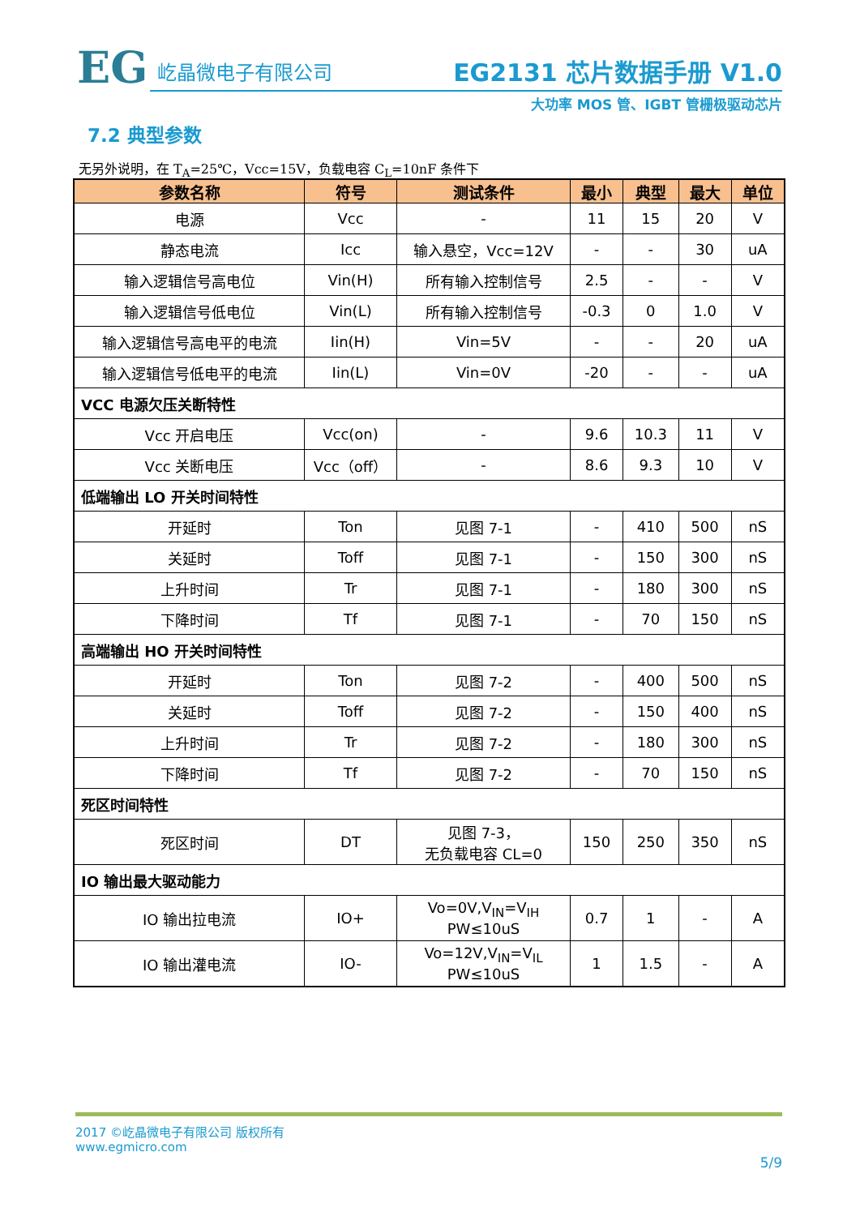EG
屹晶微电子有限公司
EG2131 芯片数据手册 V1.0
大功率 MOS 管、IGBT 管栅极驱动芯片
7.2 典型参数
无另外说明，在 T<sub>A</sub>=25℃，Vcc=15V，负载电容 C<sub>L</sub>=10nF 条件下
| 参数名称 | 符号 | 测试条件 | 最小 | 典型 | 最大 | 单位 |
| --- | --- | --- | --- | --- | --- | --- |
| 电源 | Vcc | - | 11 | 15 | 20 | V |
| 静态电流 | Icc | 输入悬空，Vcc=12V | - | - | 30 | uA |
| 输入逻辑信号高电位 | Vin(H) | 所有输入控制信号 | 2.5 | - | - | V |
| 输入逻辑信号低电位 | Vin(L) | 所有输入控制信号 | -0.3 | 0 | 1.0 | V |
| 输入逻辑信号高电平的电流 | Iin(H) | Vin=5V | - | - | 20 | uA |
| 输入逻辑信号低电平的电流 | Iin(L) | Vin=0V | -20 | - | - | uA |
| VCC 电源欠压关断特性 | | | | | | |
| Vcc 开启电压 | Vcc(on) | - | 9.6 | 10.3 | 11 | V |
| Vcc 关断电压 | Vcc（off） | - | 8.6 | 9.3 | 10 | V |
| 低端输出 LO 开关时间特性 | | | | | | |
| 开延时 | Ton | 见图 7-1 | - | 410 | 500 | nS |
| 关延时 | Toff | 见图 7-1 | - | 150 | 300 | nS |
| 上升时间 | Tr | 见图 7-1 | - | 180 | 300 | nS |
| 下降时间 | Tf | 见图 7-1 | - | 70 | 150 | nS |
| 高端输出 HO 开关时间特性 | | | | | | |
| 开延时 | Ton | 见图 7-2 | - | 400 | 500 | nS |
| 关延时 | Toff | 见图 7-2 | - | 150 | 400 | nS |
| 上升时间 | Tr | 见图 7-2 | - | 180 | 300 | nS |
| 下降时间 | Tf | 见图 7-2 | - | 70 | 150 | nS |
| 死区时间特性 | | | | | | |
| 死区时间 | DT | 见图 7-3， 无负载电容 CL=0 | 150 | 250 | 350 | nS |
| IO 输出最大驱动能力 | | | | | | |
| IO 输出拉电流 | IO+ | Vo=0V,V<sub>IN</sub>=V<sub>IH</sub> PW≤10uS | 0.7 | 1 | - | A |
| IO 输出灌电流 | IO- | Vo=12V,V<sub>IN</sub>=V<sub>IL</sub> PW≤10uS | 1 | 1.5 | - | A |
2017 ©屹晶微电子有限公司 版权所有
www.egmicro.com
5/9